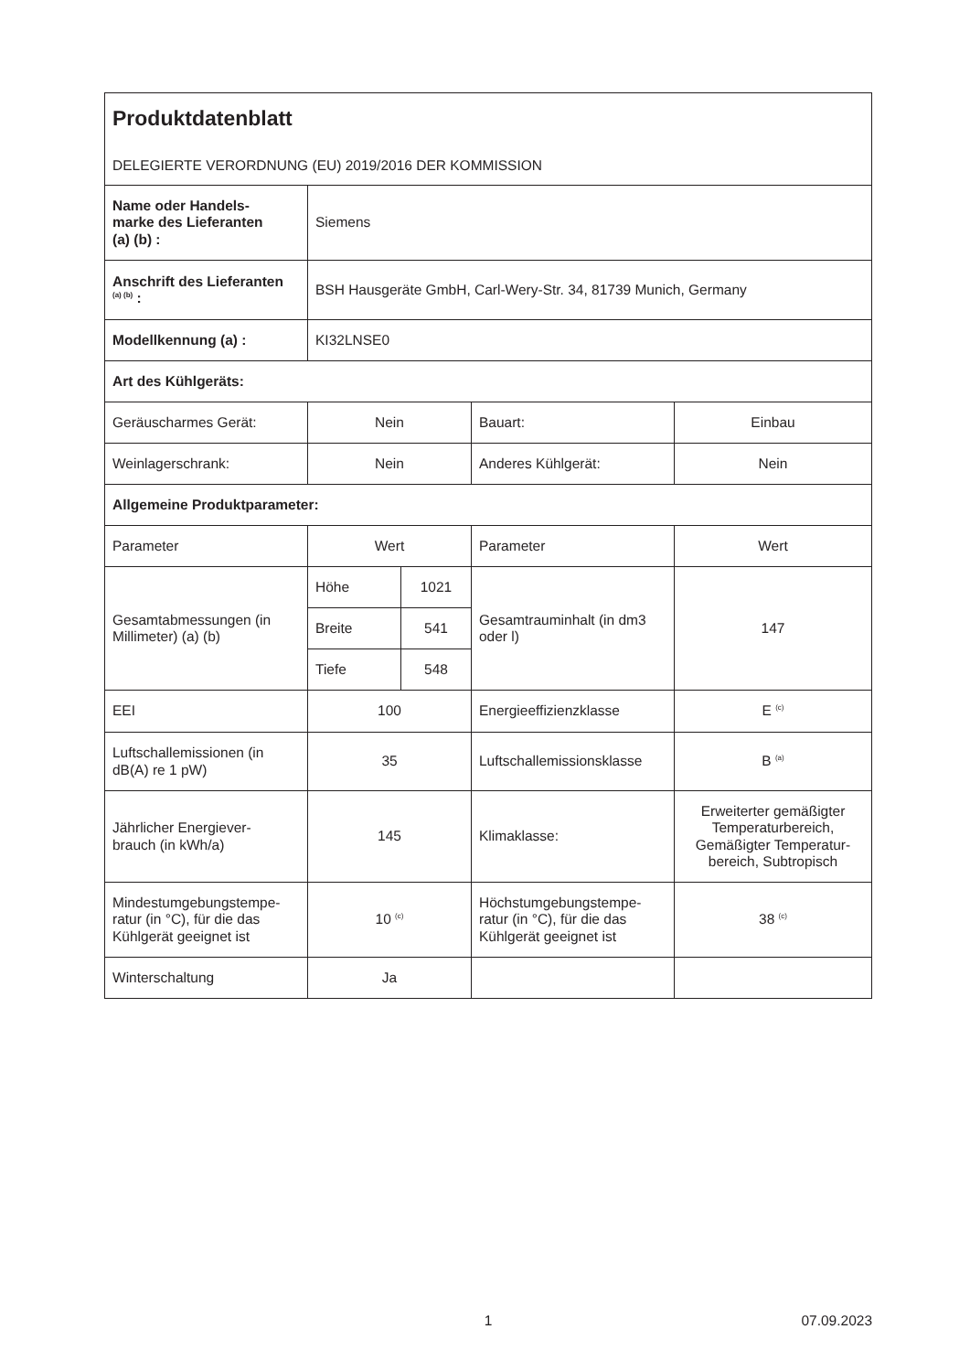| Produktdatenblatt DELEGIERTE VERORDNUNG (EU) 2019/2016 DER KOMMISSION | | | | |
| Name oder Handels- marke des Lieferanten (a) (b) : | Siemens | | | |
| Anschrift des Lieferanten <sup>(a) (b)</sup> : | BSH Hausgeräte GmbH, Carl-Wery-Str. 34, 81739 Munich, Germany | | | |
| Modellkennung (a) : | KI32LNSE0 | | | |
| Art des Kühlgeräts: | | | | |
| Geräuscharmes Gerät: | Nein | | Bauart: | Einbau |
| Weinlagerschrank: | Nein | | Anderes Kühlgerät: | Nein |
| Allgemeine Produktparameter: | | | | |
| Parameter | Wert | | Parameter | Wert |
| Gesamtabmessungen (in Millimeter) (a) (b) | Höhe | 1021 | Gesamtrauminhalt (in dm3 oder l) | 147 |
| | Breite | 541 | | |
| | Tiefe | 548 | | |
| EEI | 100 | | Energieeffizienzklasse | E <sup>(c)</sup> |
| Luftschallemissionen (in dB(A) re 1 pW) | 35 | | Luftschallemissionsklasse | B <sup>(a)</sup> |
| Jährlicher Energiever- brauch (in kWh/a) | 145 | | Klimaklasse: | Erweiterter gemäßigter Temperaturbereich, Gemäßigter Temperatur- bereich, Subtropisch |
| Mindestumgebungstempe- ratur (in °C), für die das Kühlgerät geeignet ist | 10 <sup>(c)</sup> | | Höchstumgebungstempe- ratur (in °C), für die das Kühlgerät geeignet ist | 38 <sup>(c)</sup> |
| Winterschaltung | Ja | | | |
1 07.09.2023